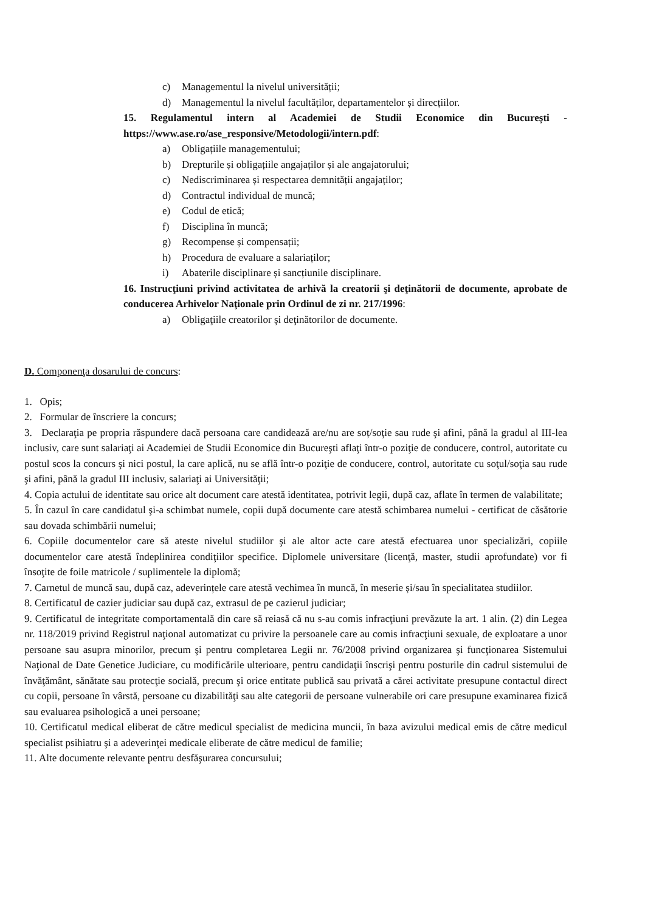c) Managementul la nivelul universității;
d) Managementul la nivelul facultăților, departamentelor și direcțiilor.
15. Regulamentul intern al Academiei de Studii Economice din București - https://www.ase.ro/ase_responsive/Metodologii/intern.pdf:
a) Obligațiile managementului;
b) Drepturile și obligațiile angajaților și ale angajatorului;
c) Nediscriminarea și respectarea demnității angajaților;
d) Contractul individual de muncă;
e) Codul de etică;
f) Disciplina în muncă;
g) Recompense și compensații;
h) Procedura de evaluare a salariaților;
i) Abaterile disciplinare și sancțiunile disciplinare.
16. Instrucţiuni privind activitatea de arhivă la creatorii şi deţinătorii de documente, aprobate de conducerea Arhivelor Naţionale prin Ordinul de zi nr. 217/1996:
a) Obligaţiile creatorilor şi deţinătorilor de documente.
D. Componenţa dosarului de concurs:
1. Opis;
2. Formular de înscriere la concurs;
3. Declaraţia pe propria răspundere dacă persoana care candidează are/nu are soț/soţie sau rude şi afini, până la gradul al III-lea inclusiv, care sunt salariaţi ai Academiei de Studii Economice din Bucureşti aflaţi într-o poziţie de conducere, control, autoritate cu postul scos la concurs şi nici postul, la care aplică, nu se află într-o poziţie de conducere, control, autoritate cu soţul/soţia sau rude şi afini, până la gradul III inclusiv, salariaţi ai Universităţii;
4. Copia actului de identitate sau orice alt document care atestă identitatea, potrivit legii, după caz, aflate în termen de valabilitate;
5. În cazul în care candidatul şi-a schimbat numele, copii după documente care atestă schimbarea numelui - certificat de căsătorie sau dovada schimbării numelui;
6. Copiile documentelor care să ateste nivelul studiilor şi ale altor acte care atestă efectuarea unor specializări, copiile documentelor care atestă îndeplinirea condiţiilor specifice. Diplomele universitare (licenţă, master, studii aprofundate) vor fi însoţite de foile matricole / suplimentele la diplomă;
7. Carnetul de muncă sau, după caz, adeverințele care atestă vechimea în muncă, în meserie și/sau în specialitatea studiilor.
8. Certificatul de cazier judiciar sau după caz, extrasul de pe cazierul judiciar;
9. Certificatul de integritate comportamentală din care să reiasă că nu s-au comis infracţiuni prevăzute la art. 1 alin. (2) din Legea nr. 118/2019 privind Registrul naţional automatizat cu privire la persoanele care au comis infracţiuni sexuale, de exploatare a unor persoane sau asupra minorilor, precum şi pentru completarea Legii nr. 76/2008 privind organizarea şi funcţionarea Sistemului Naţional de Date Genetice Judiciare, cu modificările ulterioare, pentru candidaţii înscrişi pentru posturile din cadrul sistemului de învăţământ, sănătate sau protecţie socială, precum şi orice entitate publică sau privată a cărei activitate presupune contactul direct cu copii, persoane în vârstă, persoane cu dizabilităţi sau alte categorii de persoane vulnerabile ori care presupune examinarea fizică sau evaluarea psihologică a unei persoane;
10. Certificatul medical eliberat de către medicul specialist de medicina muncii, în baza avizului medical emis de către medicul specialist psihiatru şi a adeverinţei medicale eliberate de către medicul de familie;
11. Alte documente relevante pentru desfăşurarea concursului;